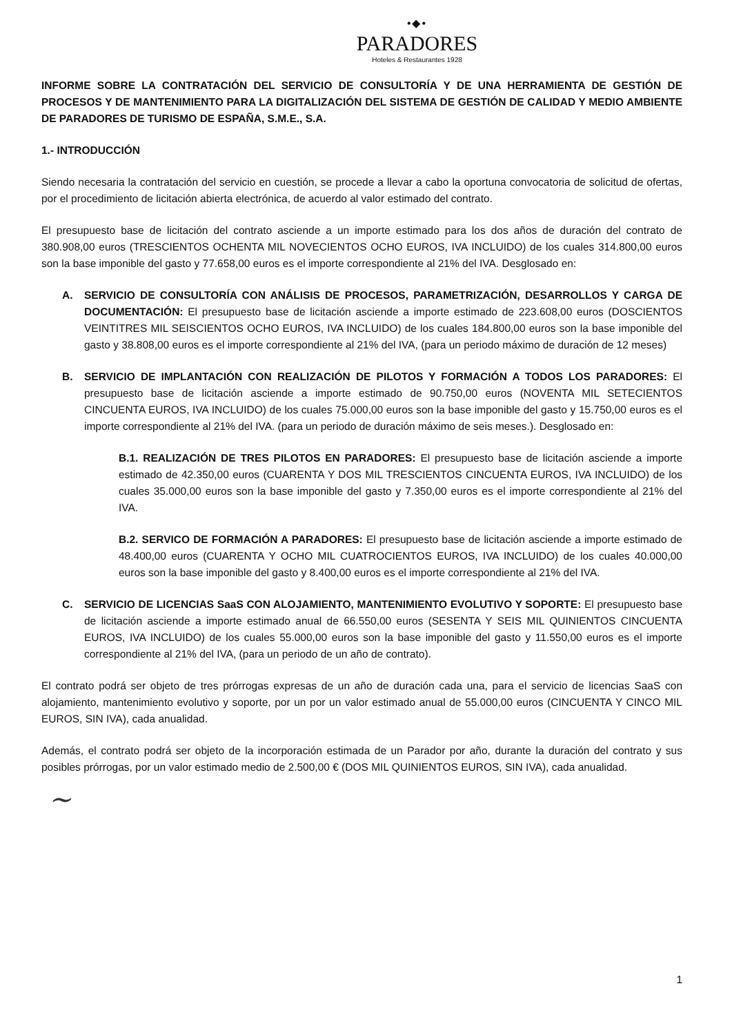•◆•
PARADORES
Hoteles & Restaurantes 1928
INFORME SOBRE LA CONTRATACIÓN DEL SERVICIO DE CONSULTORÍA Y DE UNA HERRAMIENTA DE GESTIÓN DE PROCESOS Y DE MANTENIMIENTO PARA LA DIGITALIZACIÓN DEL SISTEMA DE GESTIÓN DE CALIDAD Y MEDIO AMBIENTE DE PARADORES DE TURISMO DE ESPAÑA, S.M.E., S.A.
1.- INTRODUCCIÓN
Siendo necesaria la contratación del servicio en cuestión, se procede a llevar a cabo la oportuna convocatoria de solicitud de ofertas, por el procedimiento de licitación abierta electrónica, de acuerdo al valor estimado del contrato.
El presupuesto base de licitación del contrato asciende a un importe estimado para los dos años de duración del contrato de 380.908,00 euros (TRESCIENTOS OCHENTA MIL NOVECIENTOS OCHO EUROS, IVA INCLUIDO) de los cuales 314.800,00 euros son la base imponible del gasto y 77.658,00 euros es el importe correspondiente al 21% del IVA. Desglosado en:
A. SERVICIO DE CONSULTORÍA CON ANÁLISIS DE PROCESOS, PARAMETRIZACIÓN, DESARROLLOS Y CARGA DE DOCUMENTACIÓN: El presupuesto base de licitación asciende a importe estimado de 223.608,00 euros (DOSCIENTOS VEINTITRES MIL SEISCIENTOS OCHO EUROS, IVA INCLUIDO) de los cuales 184.800,00 euros son la base imponible del gasto y 38.808,00 euros es el importe correspondiente al 21% del IVA, (para un periodo máximo de duración de 12 meses)
B. SERVICIO DE IMPLANTACIÓN CON REALIZACIÓN DE PILOTOS Y FORMACIÓN A TODOS LOS PARADORES: El presupuesto base de licitación asciende a importe estimado de 90.750,00 euros (NOVENTA MIL SETECIENTOS CINCUENTA EUROS, IVA INCLUIDO) de los cuales 75.000,00 euros son la base imponible del gasto y 15.750,00 euros es el importe correspondiente al 21% del IVA. (para un periodo de duración máximo de seis meses.). Desglosado en:
B.1. REALIZACIÓN DE TRES PILOTOS EN PARADORES: El presupuesto base de licitación asciende a importe estimado de 42.350,00 euros (CUARENTA Y DOS MIL TRESCIENTOS CINCUENTA EUROS, IVA INCLUIDO) de los cuales 35.000,00 euros son la base imponible del gasto y 7.350,00 euros es el importe correspondiente al 21% del IVA.
B.2. SERVICO DE FORMACIÓN A PARADORES: El presupuesto base de licitación asciende a importe estimado de 48.400,00 euros (CUARENTA Y OCHO MIL CUATROCIENTOS EUROS, IVA INCLUIDO) de los cuales 40.000,00 euros son la base imponible del gasto y 8.400,00 euros es el importe correspondiente al 21% del IVA.
C. SERVICIO DE LICENCIAS SaaS CON ALOJAMIENTO, MANTENIMIENTO EVOLUTIVO Y SOPORTE: El presupuesto base de licitación asciende a importe estimado anual de 66.550,00 euros (SESENTA Y SEIS MIL QUINIENTOS CINCUENTA EUROS, IVA INCLUIDO) de los cuales 55.000,00 euros son la base imponible del gasto y 11.550,00 euros es el importe correspondiente al 21% del IVA, (para un periodo de un año de contrato).
El contrato podrá ser objeto de tres prórrogas expresas de un año de duración cada una, para el servicio de licencias SaaS con alojamiento, mantenimiento evolutivo y soporte, por un por un valor estimado anual de 55.000,00 euros (CINCUENTA Y CINCO MIL EUROS, SIN IVA), cada anualidad.
Además, el contrato podrá ser objeto de la incorporación estimada de un Parador por año, durante la duración del contrato y sus posibles prórrogas, por un valor estimado medio de 2.500,00 € (DOS MIL QUINIENTOS EUROS, SIN IVA), cada anualidad.
~
1